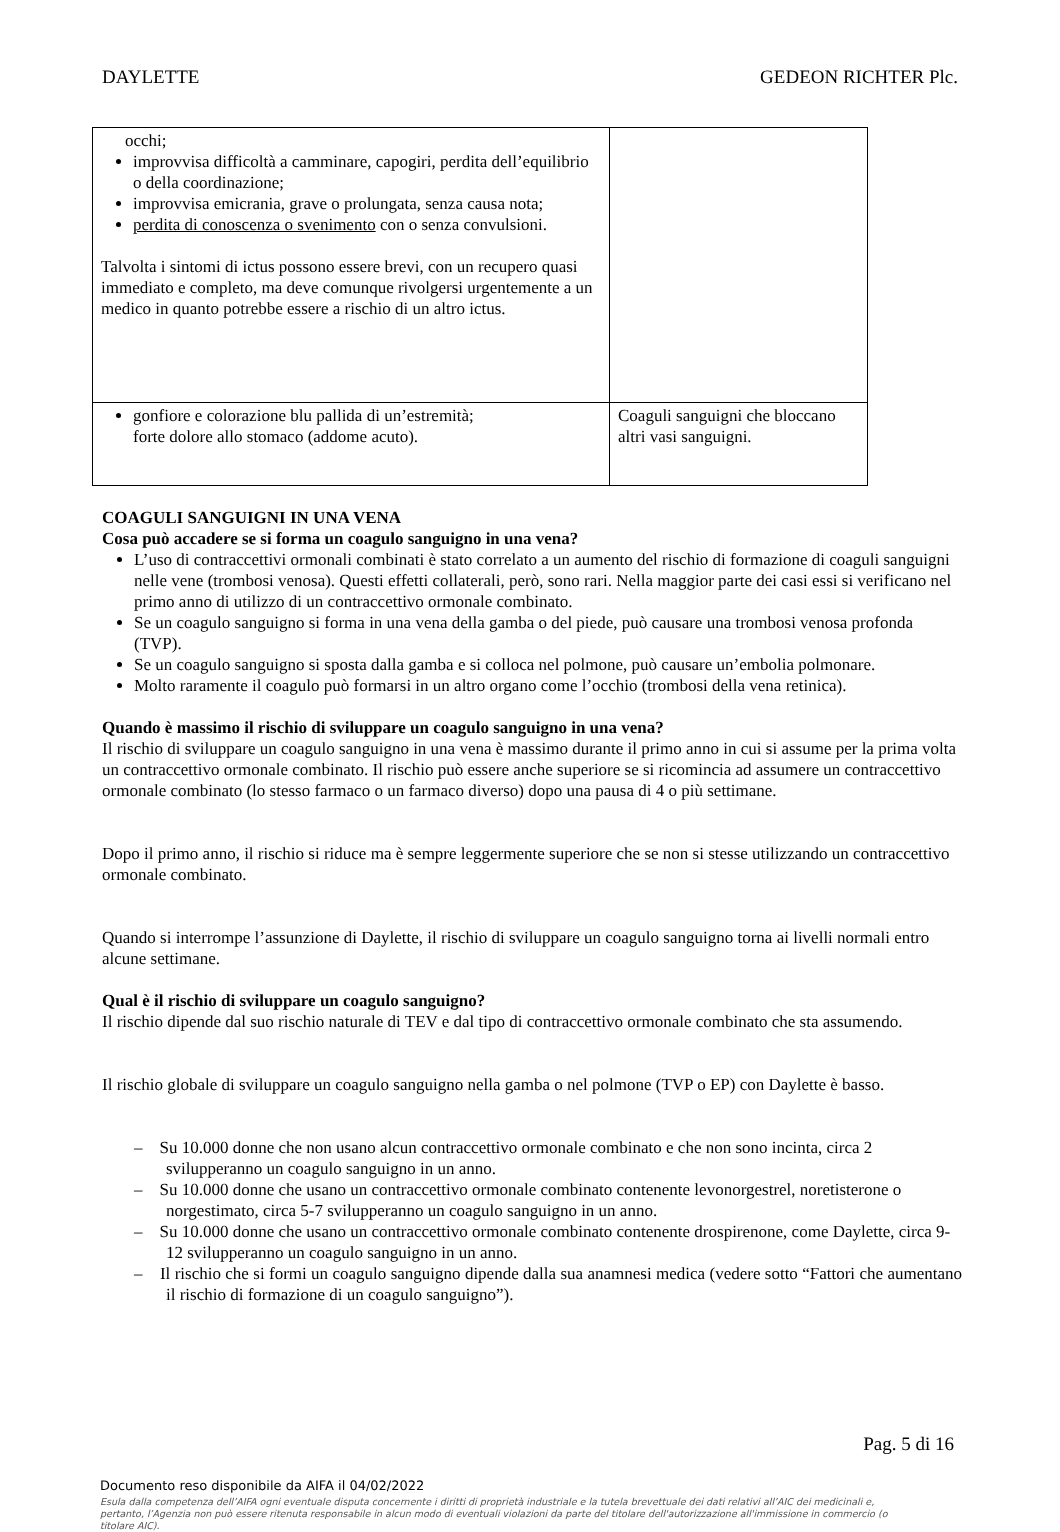DAYLETTE GEDEON RICHTER Plc.
| occhi; improvvisa difficoltà a camminare, capogiri, perdita dell’equilibrio o della coordinazione; improvvisa emicrania, grave o prolungata, senza causa nota; perdita di conoscenza o svenimento con o senza convulsioni. Talvolta i sintomi di ictus possono essere brevi, con un recupero quasi immediato e completo, ma deve comunque rivolgersi urgentemente a un medico in quanto potrebbe essere a rischio di un altro ictus. | |
| gonfiore e colorazione blu pallida di un’estremità; forte dolore allo stomaco (addome acuto). | Coaguli sanguigni che bloccano altri vasi sanguigni. |
COAGULI SANGUIGNI IN UNA VENA
Cosa può accadere se si forma un coagulo sanguigno in una vena?
L’uso di contraccettivi ormonali combinati è stato correlato a un aumento del rischio di formazione di coaguli sanguigni nelle vene (trombosi venosa). Questi effetti collaterali, però, sono rari. Nella maggior parte dei casi essi si verificano nel primo anno di utilizzo di un contraccettivo ormonale combinato.
Se un coagulo sanguigno si forma in una vena della gamba o del piede, può causare una trombosi venosa profonda (TVP).
Se un coagulo sanguigno si sposta dalla gamba e si colloca nel polmone, può causare un’embolia polmonare.
Molto raramente il coagulo può formarsi in un altro organo come l’occhio (trombosi della vena retinica).
Quando è massimo il rischio di sviluppare un coagulo sanguigno in una vena?
Il rischio di sviluppare un coagulo sanguigno in una vena è massimo durante il primo anno in cui si assume per la prima volta un contraccettivo ormonale combinato. Il rischio può essere anche superiore se si ricomincia ad assumere un contraccettivo ormonale combinato (lo stesso farmaco o un farmaco diverso) dopo una pausa di 4 o più settimane.
Dopo il primo anno, il rischio si riduce ma è sempre leggermente superiore che se non si stesse utilizzando un contraccettivo ormonale combinato.
Quando si interrompe l’assunzione di Daylette, il rischio di sviluppare un coagulo sanguigno torna ai livelli normali entro alcune settimane.
Qual è il rischio di sviluppare un coagulo sanguigno?
Il rischio dipende dal suo rischio naturale di TEV e dal tipo di contraccettivo ormonale combinato che sta assumendo.
Il rischio globale di sviluppare un coagulo sanguigno nella gamba o nel polmone (TVP o EP) con Daylette è basso.
– Su 10.000 donne che non usano alcun contraccettivo ormonale combinato e che non sono incinta, circa 2 svilupperanno un coagulo sanguigno in un anno.
– Su 10.000 donne che usano un contraccettivo ormonale combinato contenente levonorgestrel, noretisterone o norgestimato, circa 5-7 svilupperanno un coagulo sanguigno in un anno.
– Su 10.000 donne che usano un contraccettivo ormonale combinato contenente drospirenone, come Daylette, circa 9-12 svilupperanno un coagulo sanguigno in un anno.
– Il rischio che si formi un coagulo sanguigno dipende dalla sua anamnesi medica (vedere sotto “Fattori che aumentano il rischio di formazione di un coagulo sanguigno”).
Pag. 5 di 16
Documento reso disponibile da AIFA il 04/02/2022
Esula dalla competenza dell’AIFA ogni eventuale disputa concernente i diritti di proprietà industriale e la tutela brevettuale dei dati relativi all’AIC dei medicinali e, pertanto, l’Agenzia non può essere ritenuta responsabile in alcun modo di eventuali violazioni da parte del titolare dell'autorizzazione all'immissione in commercio (o titolare AIC).